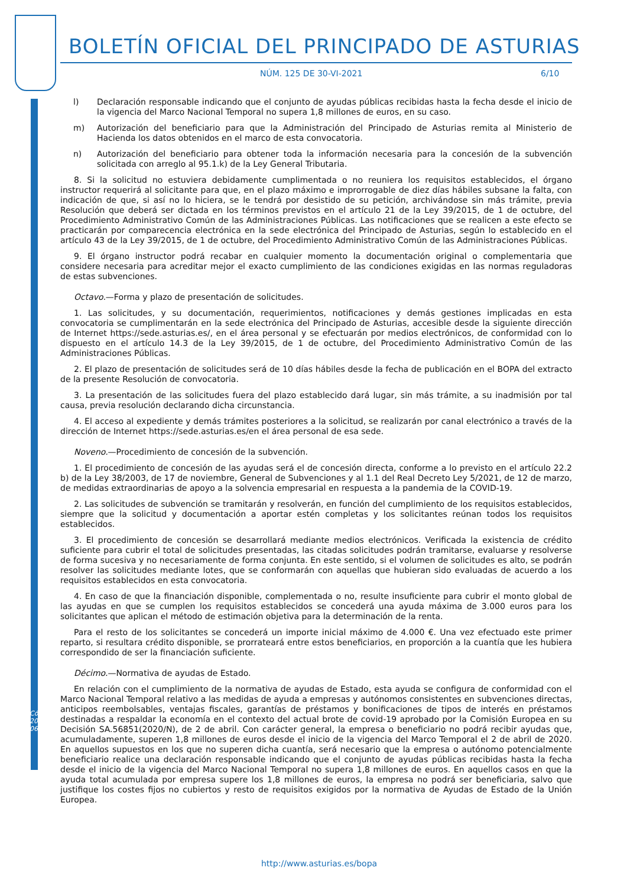BOLETÍN OFICIAL DEL PRINCIPADO DE ASTURIAS
NÚM. 125 DE 30-VI-2021 6/10
l) Declaración responsable indicando que el conjunto de ayudas públicas recibidas hasta la fecha desde el inicio de la vigencia del Marco Nacional Temporal no supera 1,8 millones de euros, en su caso.
m) Autorización del beneficiario para que la Administración del Principado de Asturias remita al Ministerio de Hacienda los datos obtenidos en el marco de esta convocatoria.
n) Autorización del beneficiario para obtener toda la información necesaria para la concesión de la subvención solicitada con arreglo al 95.1.k) de la Ley General Tributaria.
8. Si la solicitud no estuviera debidamente cumplimentada o no reuniera los requisitos establecidos, el órgano instructor requerirá al solicitante para que, en el plazo máximo e improrrogable de diez días hábiles subsane la falta, con indicación de que, si así no lo hiciera, se le tendrá por desistido de su petición, archivándose sin más trámite, previa Resolución que deberá ser dictada en los términos previstos en el artículo 21 de la Ley 39/2015, de 1 de octubre, del Procedimiento Administrativo Común de las Administraciones Públicas. Las notificaciones que se realicen a este efecto se practicarán por comparecencia electrónica en la sede electrónica del Principado de Asturias, según lo establecido en el artículo 43 de la Ley 39/2015, de 1 de octubre, del Procedimiento Administrativo Común de las Administraciones Públicas.
9. El órgano instructor podrá recabar en cualquier momento la documentación original o complementaria que considere necesaria para acreditar mejor el exacto cumplimiento de las condiciones exigidas en las normas reguladoras de estas subvenciones.
Octavo.—Forma y plazo de presentación de solicitudes.
1. Las solicitudes, y su documentación, requerimientos, notificaciones y demás gestiones implicadas en esta convocatoria se cumplimentarán en la sede electrónica del Principado de Asturias, accesible desde la siguiente dirección de Internet https://sede.asturias.es/, en el área personal y se efectuarán por medios electrónicos, de conformidad con lo dispuesto en el artículo 14.3 de la Ley 39/2015, de 1 de octubre, del Procedimiento Administrativo Común de las Administraciones Públicas.
2. El plazo de presentación de solicitudes será de 10 días hábiles desde la fecha de publicación en el BOPA del extracto de la presente Resolución de convocatoria.
3. La presentación de las solicitudes fuera del plazo establecido dará lugar, sin más trámite, a su inadmisión por tal causa, previa resolución declarando dicha circunstancia.
4. El acceso al expediente y demás trámites posteriores a la solicitud, se realizarán por canal electrónico a través de la dirección de Internet https://sede.asturias.es/en el área personal de esa sede.
Noveno.—Procedimiento de concesión de la subvención.
1. El procedimiento de concesión de las ayudas será el de concesión directa, conforme a lo previsto en el artículo 22.2 b) de la Ley 38/2003, de 17 de noviembre, General de Subvenciones y al 1.1 del Real Decreto Ley 5/2021, de 12 de marzo, de medidas extraordinarias de apoyo a la solvencia empresarial en respuesta a la pandemia de la COVID-19.
2. Las solicitudes de subvención se tramitarán y resolverán, en función del cumplimiento de los requisitos establecidos, siempre que la solicitud y documentación a aportar estén completas y los solicitantes reúnan todos los requisitos establecidos.
3. El procedimiento de concesión se desarrollará mediante medios electrónicos. Verificada la existencia de crédito suficiente para cubrir el total de solicitudes presentadas, las citadas solicitudes podrán tramitarse, evaluarse y resolverse de forma sucesiva y no necesariamente de forma conjunta. En este sentido, si el volumen de solicitudes es alto, se podrán resolver las solicitudes mediante lotes, que se conformarán con aquellas que hubieran sido evaluadas de acuerdo a los requisitos establecidos en esta convocatoria.
4. En caso de que la financiación disponible, complementada o no, resulte insuficiente para cubrir el monto global de las ayudas en que se cumplen los requisitos establecidos se concederá una ayuda máxima de 3.000 euros para los solicitantes que aplican el método de estimación objetiva para la determinación de la renta.
Para el resto de los solicitantes se concederá un importe inicial máximo de 4.000 €. Una vez efectuado este primer reparto, si resultara crédito disponible, se prorrateará entre estos beneficiarios, en proporción a la cuantía que les hubiera correspondido de ser la financiación suficiente.
Décimo.—Normativa de ayudas de Estado.
En relación con el cumplimiento de la normativa de ayudas de Estado, esta ayuda se configura de conformidad con el Marco Nacional Temporal relativo a las medidas de ayuda a empresas y autónomos consistentes en subvenciones directas, anticipos reembolsables, ventajas fiscales, garantías de préstamos y bonificaciones de tipos de interés en préstamos destinadas a respaldar la economía en el contexto del actual brote de covid-19 aprobado por la Comisión Europea en su Decisión SA.56851(2020/N), de 2 de abril. Con carácter general, la empresa o beneficiario no podrá recibir ayudas que, acumuladamente, superen 1,8 millones de euros desde el inicio de la vigencia del Marco Temporal el 2 de abril de 2020. En aquellos supuestos en los que no superen dicha cuantía, será necesario que la empresa o autónomo potencialmente beneficiario realice una declaración responsable indicando que el conjunto de ayudas públicas recibidas hasta la fecha desde el inicio de la vigencia del Marco Nacional Temporal no supera 1,8 millones de euros. En aquellos casos en que la ayuda total acumulada por empresa supere los 1,8 millones de euros, la empresa no podrá ser beneficiaria, salvo que justifique los costes fijos no cubiertos y resto de requisitos exigidos por la normativa de Ayudas de Estado de la Unión Europea.
Cód. 2021-06522
http://www.asturias.es/bopa